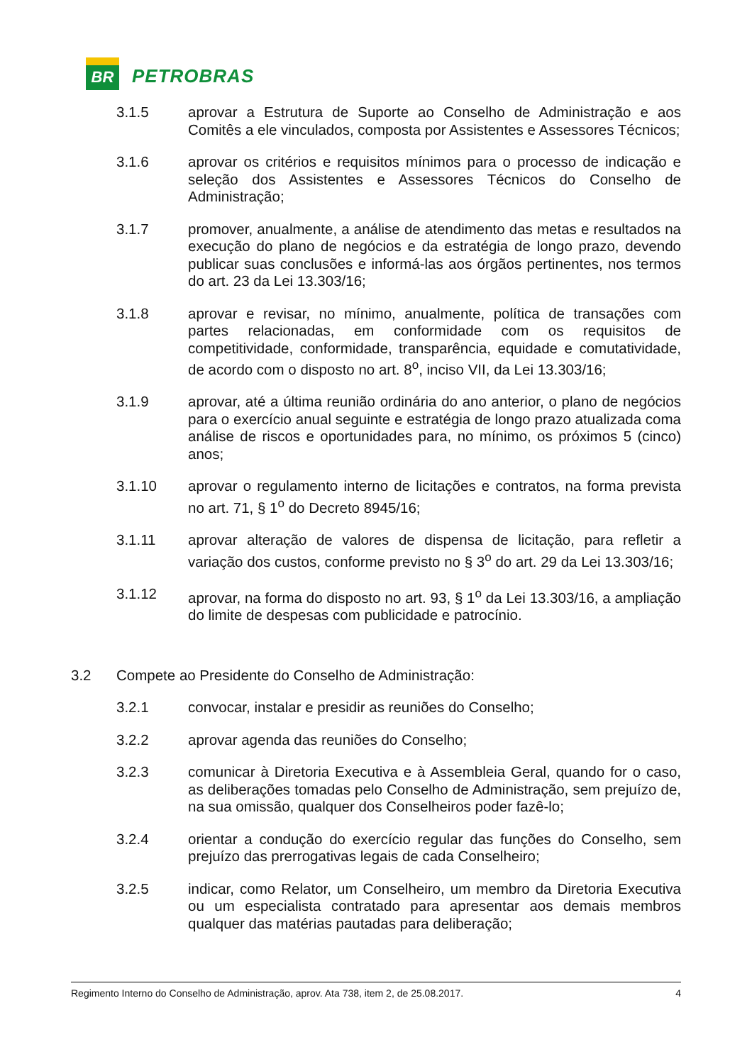BR
PETROBRAS
3.1.5 aprovar a Estrutura de Suporte ao Conselho de Administração e aos Comitês a ele vinculados, composta por Assistentes e Assessores Técnicos;
3.1.6 aprovar os critérios e requisitos mínimos para o processo de indicação e seleção dos Assistentes e Assessores Técnicos do Conselho de Administração;
3.1.7 promover, anualmente, a análise de atendimento das metas e resultados na execução do plano de negócios e da estratégia de longo prazo, devendo publicar suas conclusões e informá-las aos órgãos pertinentes, nos termos do art. 23 da Lei 13.303/16;
3.1.8 aprovar e revisar, no mínimo, anualmente, política de transações com partes relacionadas, em conformidade com os requisitos de competitividade, conformidade, transparência, equidade e comutatividade, de acordo com o disposto no art. 8<sup>o</sup>, inciso VII, da Lei 13.303/16;
3.1.9 aprovar, até a última reunião ordinária do ano anterior, o plano de negócios para o exercício anual seguinte e estratégia de longo prazo atualizada coma análise de riscos e oportunidades para, no mínimo, os próximos 5 (cinco) anos;
3.1.10 aprovar o regulamento interno de licitações e contratos, na forma prevista no art. 71, § 1<sup>o</sup> do Decreto 8945/16;
3.1.11 aprovar alteração de valores de dispensa de licitação, para refletir a variação dos custos, conforme previsto no § 3<sup>o</sup> do art. 29 da Lei 13.303/16;
3.1.12 aprovar, na forma do disposto no art. 93, § 1<sup>o</sup> da Lei 13.303/16, a ampliação do limite de despesas com publicidade e patrocínio.
3.2 Compete ao Presidente do Conselho de Administração:
3.2.1 convocar, instalar e presidir as reuniões do Conselho;
3.2.2 aprovar agenda das reuniões do Conselho;
3.2.3 comunicar à Diretoria Executiva e à Assembleia Geral, quando for o caso, as deliberações tomadas pelo Conselho de Administração, sem prejuízo de, na sua omissão, qualquer dos Conselheiros poder fazê-lo;
3.2.4 orientar a condução do exercício regular das funções do Conselho, sem prejuízo das prerrogativas legais de cada Conselheiro;
3.2.5 indicar, como Relator, um Conselheiro, um membro da Diretoria Executiva ou um especialista contratado para apresentar aos demais membros qualquer das matérias pautadas para deliberação;
Regimento Interno do Conselho de Administração, aprov. Ata 738, item 2, de 25.08.2017. 4